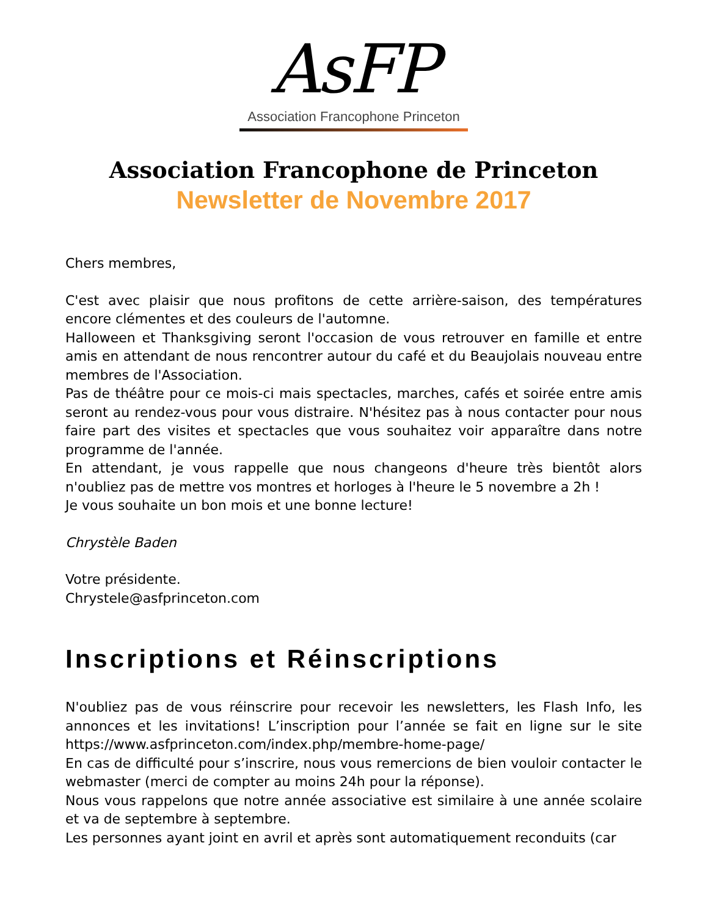AsFP
Association Francophone Princeton
Association Francophone de Princeton
Newsletter de Novembre 2017
Chers membres,
C'est avec plaisir que nous profitons de cette arrière-saison, des températures encore clémentes et des couleurs de l'automne.
Halloween et Thanksgiving seront l'occasion de vous retrouver en famille et entre amis en attendant de nous rencontrer autour du café et du Beaujolais nouveau entre membres de l'Association.
Pas de théâtre pour ce mois-ci mais spectacles, marches, cafés et soirée entre amis seront au rendez-vous pour vous distraire. N'hésitez pas à nous contacter pour nous faire part des visites et spectacles que vous souhaitez voir apparaître dans notre programme de l'année.
En attendant, je vous rappelle que nous changeons d'heure très bientôt alors n'oubliez pas de mettre vos montres et horloges à l'heure le 5 novembre a 2h !
Je vous souhaite un bon mois et une bonne lecture!
Chrystèle Baden
Votre présidente.
Chrystele@asfprinceton.com
Inscriptions et Réinscriptions
N'oubliez pas de vous réinscrire pour recevoir les newsletters, les Flash Info, les annonces et les invitations! L’inscription pour l’année se fait en ligne sur le site https://www.asfprinceton.com/index.php/membre-home-page/
En cas de difficulté pour s’inscrire, nous vous remercions de bien vouloir contacter le webmaster (merci de compter au moins 24h pour la réponse).
Nous vous rappelons que notre année associative est similaire à une année scolaire et va de septembre à septembre.
Les personnes ayant joint en avril et après sont automatiquement reconduits (car